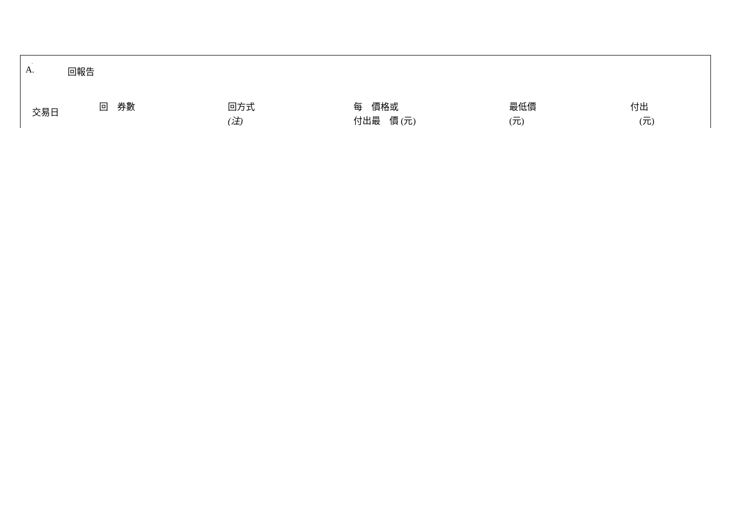.
A. 回報告
| 交易日 | 回 券數 | 回方式 (注) | 每 價格或 付出最 價 (元) | 最低價 (元) | 付出 (元) |
| --- | --- | --- | --- | --- | --- |